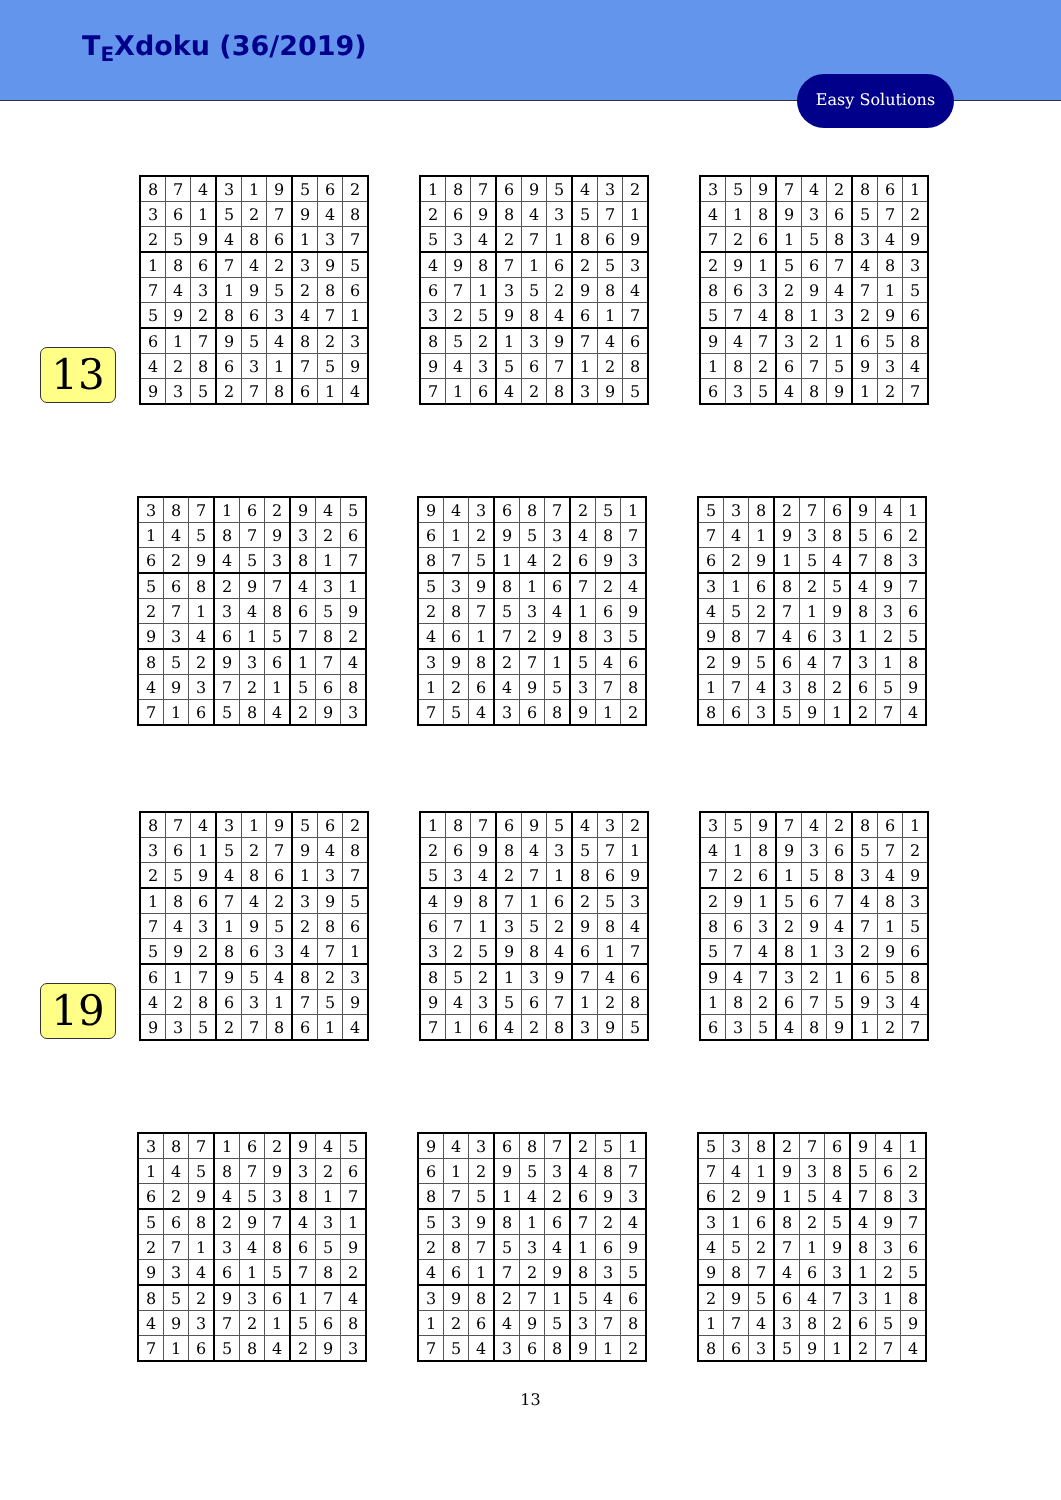T<sub>E</sub>Xdoku (36/2019)
Easy Solutions
13
| 8 | 7 | 4 | 3 | 1 | 9 | 5 | 6 | 2 |
| 3 | 6 | 1 | 5 | 2 | 7 | 9 | 4 | 8 |
| 2 | 5 | 9 | 4 | 8 | 6 | 1 | 3 | 7 |
| 1 | 8 | 6 | 7 | 4 | 2 | 3 | 9 | 5 |
| 7 | 4 | 3 | 1 | 9 | 5 | 2 | 8 | 6 |
| 5 | 9 | 2 | 8 | 6 | 3 | 4 | 7 | 1 |
| 6 | 1 | 7 | 9 | 5 | 4 | 8 | 2 | 3 |
| 4 | 2 | 8 | 6 | 3 | 1 | 7 | 5 | 9 |
| 9 | 3 | 5 | 2 | 7 | 8 | 6 | 1 | 4 |
| 1 | 8 | 7 | 6 | 9 | 5 | 4 | 3 | 2 |
| 2 | 6 | 9 | 8 | 4 | 3 | 5 | 7 | 1 |
| 5 | 3 | 4 | 2 | 7 | 1 | 8 | 6 | 9 |
| 4 | 9 | 8 | 7 | 1 | 6 | 2 | 5 | 3 |
| 6 | 7 | 1 | 3 | 5 | 2 | 9 | 8 | 4 |
| 3 | 2 | 5 | 9 | 8 | 4 | 6 | 1 | 7 |
| 8 | 5 | 2 | 1 | 3 | 9 | 7 | 4 | 6 |
| 9 | 4 | 3 | 5 | 6 | 7 | 1 | 2 | 8 |
| 7 | 1 | 6 | 4 | 2 | 8 | 3 | 9 | 5 |
| 3 | 5 | 9 | 7 | 4 | 2 | 8 | 6 | 1 |
| 4 | 1 | 8 | 9 | 3 | 6 | 5 | 7 | 2 |
| 7 | 2 | 6 | 1 | 5 | 8 | 3 | 4 | 9 |
| 2 | 9 | 1 | 5 | 6 | 7 | 4 | 8 | 3 |
| 8 | 6 | 3 | 2 | 9 | 4 | 7 | 1 | 5 |
| 5 | 7 | 4 | 8 | 1 | 3 | 2 | 9 | 6 |
| 9 | 4 | 7 | 3 | 2 | 1 | 6 | 5 | 8 |
| 1 | 8 | 2 | 6 | 7 | 5 | 9 | 3 | 4 |
| 6 | 3 | 5 | 4 | 8 | 9 | 1 | 2 | 7 |
| 3 | 8 | 7 | 1 | 6 | 2 | 9 | 4 | 5 |
| 1 | 4 | 5 | 8 | 7 | 9 | 3 | 2 | 6 |
| 6 | 2 | 9 | 4 | 5 | 3 | 8 | 1 | 7 |
| 5 | 6 | 8 | 2 | 9 | 7 | 4 | 3 | 1 |
| 2 | 7 | 1 | 3 | 4 | 8 | 6 | 5 | 9 |
| 9 | 3 | 4 | 6 | 1 | 5 | 7 | 8 | 2 |
| 8 | 5 | 2 | 9 | 3 | 6 | 1 | 7 | 4 |
| 4 | 9 | 3 | 7 | 2 | 1 | 5 | 6 | 8 |
| 7 | 1 | 6 | 5 | 8 | 4 | 2 | 9 | 3 |
| 9 | 4 | 3 | 6 | 8 | 7 | 2 | 5 | 1 |
| 6 | 1 | 2 | 9 | 5 | 3 | 4 | 8 | 7 |
| 8 | 7 | 5 | 1 | 4 | 2 | 6 | 9 | 3 |
| 5 | 3 | 9 | 8 | 1 | 6 | 7 | 2 | 4 |
| 2 | 8 | 7 | 5 | 3 | 4 | 1 | 6 | 9 |
| 4 | 6 | 1 | 7 | 2 | 9 | 8 | 3 | 5 |
| 3 | 9 | 8 | 2 | 7 | 1 | 5 | 4 | 6 |
| 1 | 2 | 6 | 4 | 9 | 5 | 3 | 7 | 8 |
| 7 | 5 | 4 | 3 | 6 | 8 | 9 | 1 | 2 |
| 5 | 3 | 8 | 2 | 7 | 6 | 9 | 4 | 1 |
| 7 | 4 | 1 | 9 | 3 | 8 | 5 | 6 | 2 |
| 6 | 2 | 9 | 1 | 5 | 4 | 7 | 8 | 3 |
| 3 | 1 | 6 | 8 | 2 | 5 | 4 | 9 | 7 |
| 4 | 5 | 2 | 7 | 1 | 9 | 8 | 3 | 6 |
| 9 | 8 | 7 | 4 | 6 | 3 | 1 | 2 | 5 |
| 2 | 9 | 5 | 6 | 4 | 7 | 3 | 1 | 8 |
| 1 | 7 | 4 | 3 | 8 | 2 | 6 | 5 | 9 |
| 8 | 6 | 3 | 5 | 9 | 1 | 2 | 7 | 4 |
19
| 8 | 7 | 4 | 3 | 1 | 9 | 5 | 6 | 2 |
| 3 | 6 | 1 | 5 | 2 | 7 | 9 | 4 | 8 |
| 2 | 5 | 9 | 4 | 8 | 6 | 1 | 3 | 7 |
| 1 | 8 | 6 | 7 | 4 | 2 | 3 | 9 | 5 |
| 7 | 4 | 3 | 1 | 9 | 5 | 2 | 8 | 6 |
| 5 | 9 | 2 | 8 | 6 | 3 | 4 | 7 | 1 |
| 6 | 1 | 7 | 9 | 5 | 4 | 8 | 2 | 3 |
| 4 | 2 | 8 | 6 | 3 | 1 | 7 | 5 | 9 |
| 9 | 3 | 5 | 2 | 7 | 8 | 6 | 1 | 4 |
| 1 | 8 | 7 | 6 | 9 | 5 | 4 | 3 | 2 |
| 2 | 6 | 9 | 8 | 4 | 3 | 5 | 7 | 1 |
| 5 | 3 | 4 | 2 | 7 | 1 | 8 | 6 | 9 |
| 4 | 9 | 8 | 7 | 1 | 6 | 2 | 5 | 3 |
| 6 | 7 | 1 | 3 | 5 | 2 | 9 | 8 | 4 |
| 3 | 2 | 5 | 9 | 8 | 4 | 6 | 1 | 7 |
| 8 | 5 | 2 | 1 | 3 | 9 | 7 | 4 | 6 |
| 9 | 4 | 3 | 5 | 6 | 7 | 1 | 2 | 8 |
| 7 | 1 | 6 | 4 | 2 | 8 | 3 | 9 | 5 |
| 3 | 5 | 9 | 7 | 4 | 2 | 8 | 6 | 1 |
| 4 | 1 | 8 | 9 | 3 | 6 | 5 | 7 | 2 |
| 7 | 2 | 6 | 1 | 5 | 8 | 3 | 4 | 9 |
| 2 | 9 | 1 | 5 | 6 | 7 | 4 | 8 | 3 |
| 8 | 6 | 3 | 2 | 9 | 4 | 7 | 1 | 5 |
| 5 | 7 | 4 | 8 | 1 | 3 | 2 | 9 | 6 |
| 9 | 4 | 7 | 3 | 2 | 1 | 6 | 5 | 8 |
| 1 | 8 | 2 | 6 | 7 | 5 | 9 | 3 | 4 |
| 6 | 3 | 5 | 4 | 8 | 9 | 1 | 2 | 7 |
| 3 | 8 | 7 | 1 | 6 | 2 | 9 | 4 | 5 |
| 1 | 4 | 5 | 8 | 7 | 9 | 3 | 2 | 6 |
| 6 | 2 | 9 | 4 | 5 | 3 | 8 | 1 | 7 |
| 5 | 6 | 8 | 2 | 9 | 7 | 4 | 3 | 1 |
| 2 | 7 | 1 | 3 | 4 | 8 | 6 | 5 | 9 |
| 9 | 3 | 4 | 6 | 1 | 5 | 7 | 8 | 2 |
| 8 | 5 | 2 | 9 | 3 | 6 | 1 | 7 | 4 |
| 4 | 9 | 3 | 7 | 2 | 1 | 5 | 6 | 8 |
| 7 | 1 | 6 | 5 | 8 | 4 | 2 | 9 | 3 |
| 9 | 4 | 3 | 6 | 8 | 7 | 2 | 5 | 1 |
| 6 | 1 | 2 | 9 | 5 | 3 | 4 | 8 | 7 |
| 8 | 7 | 5 | 1 | 4 | 2 | 6 | 9 | 3 |
| 5 | 3 | 9 | 8 | 1 | 6 | 7 | 2 | 4 |
| 2 | 8 | 7 | 5 | 3 | 4 | 1 | 6 | 9 |
| 4 | 6 | 1 | 7 | 2 | 9 | 8 | 3 | 5 |
| 3 | 9 | 8 | 2 | 7 | 1 | 5 | 4 | 6 |
| 1 | 2 | 6 | 4 | 9 | 5 | 3 | 7 | 8 |
| 7 | 5 | 4 | 3 | 6 | 8 | 9 | 1 | 2 |
| 5 | 3 | 8 | 2 | 7 | 6 | 9 | 4 | 1 |
| 7 | 4 | 1 | 9 | 3 | 8 | 5 | 6 | 2 |
| 6 | 2 | 9 | 1 | 5 | 4 | 7 | 8 | 3 |
| 3 | 1 | 6 | 8 | 2 | 5 | 4 | 9 | 7 |
| 4 | 5 | 2 | 7 | 1 | 9 | 8 | 3 | 6 |
| 9 | 8 | 7 | 4 | 6 | 3 | 1 | 2 | 5 |
| 2 | 9 | 5 | 6 | 4 | 7 | 3 | 1 | 8 |
| 1 | 7 | 4 | 3 | 8 | 2 | 6 | 5 | 9 |
| 8 | 6 | 3 | 5 | 9 | 1 | 2 | 7 | 4 |
13